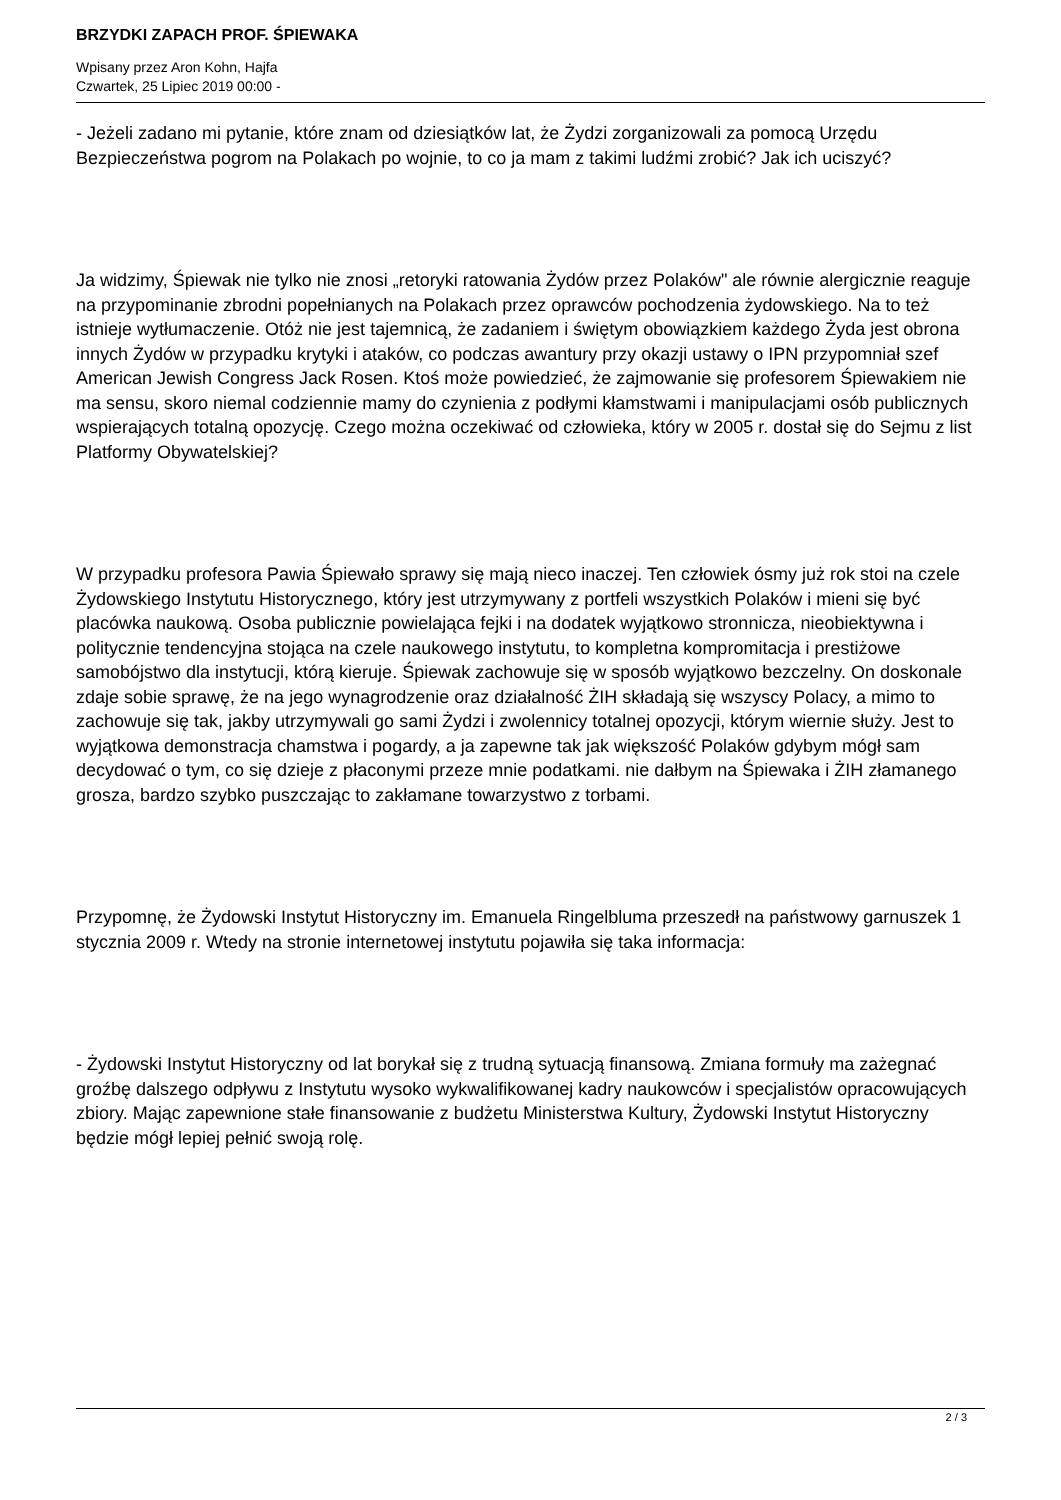BRZYDKI ZAPACH PROF. ŚPIEWAKA
Wpisany przez Aron Kohn, Hajfa
Czwartek, 25 Lipiec 2019 00:00 -
- Jeżeli zadano mi pytanie, które znam od dziesiątków lat, że Żydzi zorganizowali za pomocą Urzędu Bezpieczeństwa pogrom na Polakach po wojnie, to co ja mam z takimi ludźmi zrobić? Jak ich uciszyć?
Ja widzimy, Śpiewak nie tylko nie znosi „retoryki ratowania Żydów przez Polaków" ale równie alergicznie reaguje na przypominanie zbrodni popełnianych na Polakach przez oprawców pochodzenia żydowskiego. Na to też istnieje wytłumaczenie. Otóż nie jest tajemnicą, że zadaniem i świętym obowiązkiem każdego Żyda jest obrona innych Żydów w przypadku krytyki i ataków, co podczas awantury przy okazji ustawy o IPN przypomniał szef American Jewish Congress Jack Rosen. Ktoś może powiedzieć, że zajmowanie się profesorem Śpiewakiem nie ma sensu, skoro niemal codziennie mamy do czynienia z podłymi kłamstwami i manipulacjami osób publicznych wspierających totalną opozycję. Czego można oczekiwać od człowieka, który w 2005 r. dostał się do Sejmu z list Platformy Obywatelskiej?
W przypadku profesora Pawia Śpiewało sprawy się mają nieco inaczej. Ten człowiek ósmy już rok stoi na czele Żydowskiego Instytutu Historycznego, który jest utrzymywany z portfeli wszystkich Polaków i mieni się być placówka naukową. Osoba publicznie powielająca fejki i na dodatek wyjątkowo stronnicza, nieobiektywna i politycznie tendencyjna stojąca na czele naukowego instytutu, to kompletna kompromitacja i prestiżowe samobójstwo dla instytucji, którą kieruje. Śpiewak zachowuje się w sposób wyjątkowo bezczelny. On doskonale zdaje sobie sprawę, że na jego wynagrodzenie oraz działalność ŻIH składają się wszyscy Polacy, a mimo to zachowuje się tak, jakby utrzymywali go sami Żydzi i zwolennicy totalnej opozycji, którym wiernie służy. Jest to wyjątkowa demonstracja chamstwa i pogardy, a ja zapewne tak jak większość Polaków gdybym mógł sam decydować o tym, co się dzieje z płaconymi przeze mnie podatkami. nie dałbym na Śpiewaka i ŻIH złamanego grosza, bardzo szybko puszczając to zakłamane towarzystwo z torbami.
Przypomnę, że Żydowski Instytut Historyczny im. Emanuela Ringelbluma przeszedł na państwowy garnuszek 1 stycznia 2009 r. Wtedy na stronie internetowej instytutu pojawiła się taka informacja:
- Żydowski Instytut Historyczny od lat borykał się z trudną sytuacją finansową. Zmiana formuły ma zażegnać groźbę dalszego odpływu z Instytutu wysoko wykwalifikowanej kadry naukowców i specjalistów opracowujących zbiory. Mając zapewnione stałe finansowanie z budżetu Ministerstwa Kultury, Żydowski Instytut Historyczny będzie mógł lepiej pełnić swoją rolę.
2 / 3